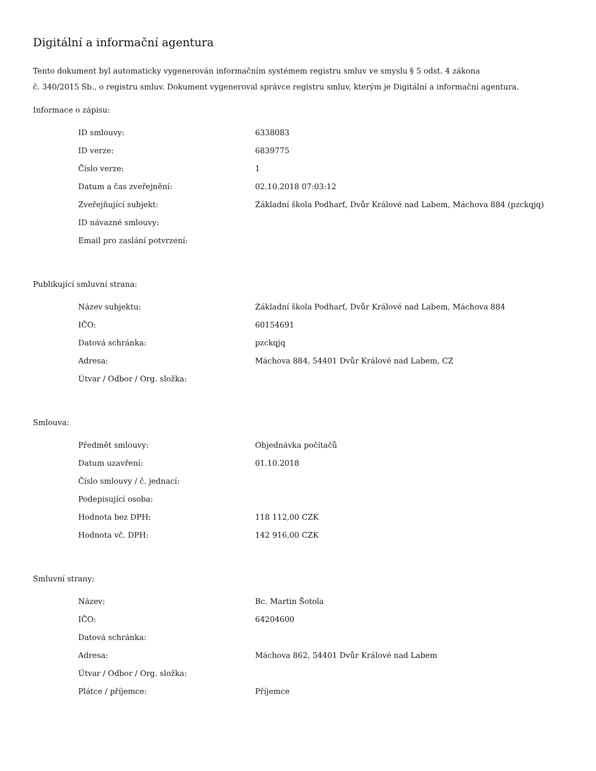Digitální a informační agentura
Tento dokument byl automaticky vygenerován informačním systémem registru smluv ve smyslu § 5 odst. 4 zákona
č. 340/2015 Sb., o registru smluv. Dokument vygeneroval správce registru smluv, kterým je Digitální a informační agentura.
Informace o zápisu:
| ID smlouvy: | 6338083 |
| ID verze: | 6839775 |
| Číslo verze: | 1 |
| Datum a čas zveřejnění: | 02.10.2018 07:03:12 |
| Zveřejňující subjekt: | Základní škola Podharť, Dvůr Králové nad Labem, Máchova 884 (pzckqjq) |
| ID návazné smlouvy: | |
| Email pro zaslání potvrzení: | |
Publikující smluvní strana:
| Název subjektu: | Základní škola Podharť, Dvůr Králové nad Labem, Máchova 884 |
| IČO: | 60154691 |
| Datová schránka: | pzckqjq |
| Adresa: | Máchova 884, 54401 Dvůr Králové nad Labem, CZ |
| Útvar / Odbor / Org. složka: | |
Smlouva:
| Předmět smlouvy: | Objednávka počítačů |
| Datum uzavření: | 01.10.2018 |
| Číslo smlouvy / č. jednací: | |
| Podepisující osoba: | |
| Hodnota bez DPH: | 118 112,00 CZK |
| Hodnota vč. DPH: | 142 916,00 CZK |
Smluvní strany:
| Název: | Bc. Martin Šotola |
| IČO: | 64204600 |
| Datová schránka: | |
| Adresa: | Máchova 862, 54401 Dvůr Králové nad Labem |
| Útvar / Odbor / Org. složka: | |
| Plátce / příjemce: | Příjemce |